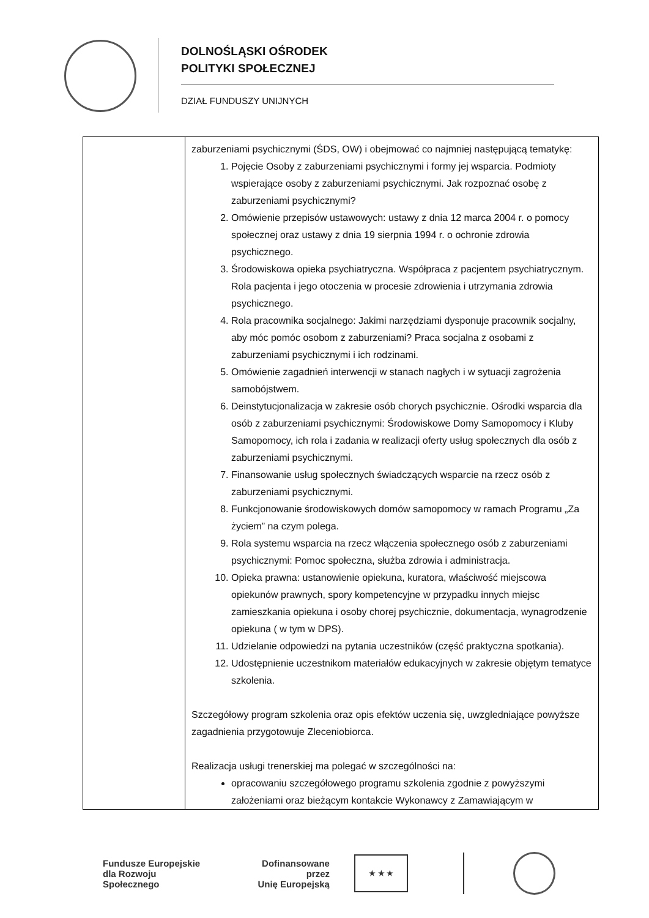DOLNOŚLĄSKI OŚRODEK
POLITYKI SPOŁECZNEJ
DZIAŁ FUNDUSZY UNIJNYCH
| | zaburzeniami psychicznymi (ŚDS, OW) i obejmować co najmniej następującą tematykę: 1. Pojęcie Osoby z zaburzeniami psychicznymi i formy jej wsparcia. Podmioty wspierające osoby z zaburzeniami psychicznymi. Jak rozpoznać osobę z zaburzeniami psychicznymi? 2. Omówienie przepisów ustawowych: ustawy z dnia 12 marca 2004 r. o pomocy społecznej oraz ustawy z dnia 19 sierpnia 1994 r. o ochronie zdrowia psychicznego. 3. Środowiskowa opieka psychiatryczna. Współpraca z pacjentem psychiatrycznym. Rola pacjenta i jego otoczenia w procesie zdrowienia i utrzymania zdrowia psychicznego. 4. Rola pracownika socjalnego: Jakimi narzędziami dysponuje pracownik socjalny, aby móc pomóc osobom z zaburzeniami? Praca socjalna z osobami z zaburzeniami psychicznymi i ich rodzinami. 5. Omówienie zagadnień interwencji w stanach nagłych i w sytuacji zagrożenia samobójstwem. 6. Deinstytucjonalizacja w zakresie osób chorych psychicznie. Ośrodki wsparcia dla osób z zaburzeniami psychicznymi: Środowiskowe Domy Samopomocy i Kluby Samopomocy, ich rola i zadania w realizacji oferty usług społecznych dla osób z zaburzeniami psychicznymi. 7. Finansowanie usług społecznych świadczących wsparcie na rzecz osób z zaburzeniami psychicznymi. 8. Funkcjonowanie środowiskowych domów samopomocy w ramach Programu „Za życiem” na czym polega. 9. Rola systemu wsparcia na rzecz włączenia społecznego osób z zaburzeniami psychicznymi: Pomoc społeczna, służba zdrowia i administracja. 10. Opieka prawna: ustanowienie opiekuna, kuratora, właściwość miejscowa opiekunów prawnych, spory kompetencyjne w przypadku innych miejsc zamieszkania opiekuna i osoby chorej psychicznie, dokumentacja, wynagrodzenie opiekuna ( w tym w DPS). 11. Udzielanie odpowiedzi na pytania uczestników (część praktyczna spotkania). 12. Udostępnienie uczestnikom materiałów edukacyjnych w zakresie objętym tematyce szkolenia. Szczegółowy program szkolenia oraz opis efektów uczenia się, uwzgledniające powyższe zagadnienia przygotowuje Zleceniobiorca. Realizacja usługi trenerskiej ma polegać w szczególności na: opracowaniu szczegółowego programu szkolenia zgodnie z powyższymi założeniami oraz bieżącym kontakcie Wykonawcy z Zamawiającym w |
Fundusze Europejskie
dla Rozwoju Społecznego
Dofinansowane przez
Unię Europejską
★ ★ ★